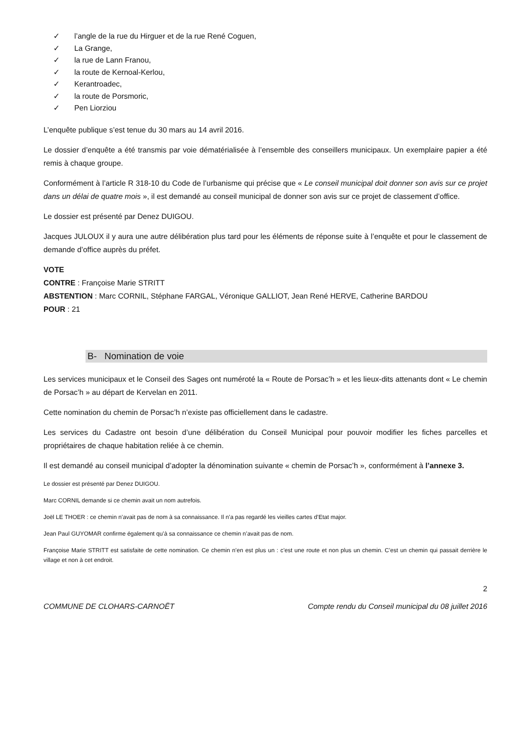✓ l’angle de la rue du Hirguer et de la rue René Coguen,
✓ La Grange,
✓ la rue de Lann Franou,
✓ la route de Kernoal-Kerlou,
✓ Kerantroadec,
✓ la route de Porsmoric,
✓ Pen Liorziou
L’enquête publique s’est tenue du 30 mars au 14 avril 2016.
Le dossier d’enquête a été transmis par voie dématérialisée à l’ensemble des conseillers municipaux. Un exemplaire papier a été remis à chaque groupe.
Conformément à l’article R 318-10 du Code de l’urbanisme qui précise que « Le conseil municipal doit donner son avis sur ce projet dans un délai de quatre mois », il est demandé au conseil municipal de donner son avis sur ce projet de classement d’office.
Le dossier est présenté par Denez DUIGOU.
Jacques JULOUX il y aura une autre délibération plus tard pour les éléments de réponse suite à l’enquête et pour le classement de demande d’office auprès du préfet.
VOTE
CONTRE : Françoise Marie STRITT
ABSTENTION : Marc CORNIL, Stéphane FARGAL, Véronique GALLIOT, Jean René HERVE, Catherine BARDOU
POUR : 21
B- Nomination de voie
Les services municipaux et le Conseil des Sages ont numéroté la « Route de Porsac’h » et les lieux-dits attenants dont « Le chemin de Porsac’h » au départ de Kervelan en 2011.
Cette nomination du chemin de Porsac’h n’existe pas officiellement dans le cadastre.
Les services du Cadastre ont besoin d’une délibération du Conseil Municipal pour pouvoir modifier les fiches parcelles et propriétaires de chaque habitation reliée à ce chemin.
Il est demandé au conseil municipal d’adopter la dénomination suivante « chemin de Porsac’h », conformément à l’annexe 3.
Le dossier est présenté par Denez DUIGOU.
Marc CORNIL demande si ce chemin avait un nom autrefois.
Joël LE THOER : ce chemin n’avait pas de nom à sa connaissance. Il n’a pas regardé les vieilles cartes d’Etat major.
Jean Paul GUYOMAR confirme également qu’à sa connaissance ce chemin n’avait pas de nom.
Françoise Marie STRITT est satisfaite de cette nomination. Ce chemin n’en est plus un : c’est une route et non plus un chemin. C’est un chemin qui passait derrière le village et non à cet endroit.
2
COMMUNE DE CLOHARS-CARNOËT Compte rendu du Conseil municipal du 08 juillet 2016